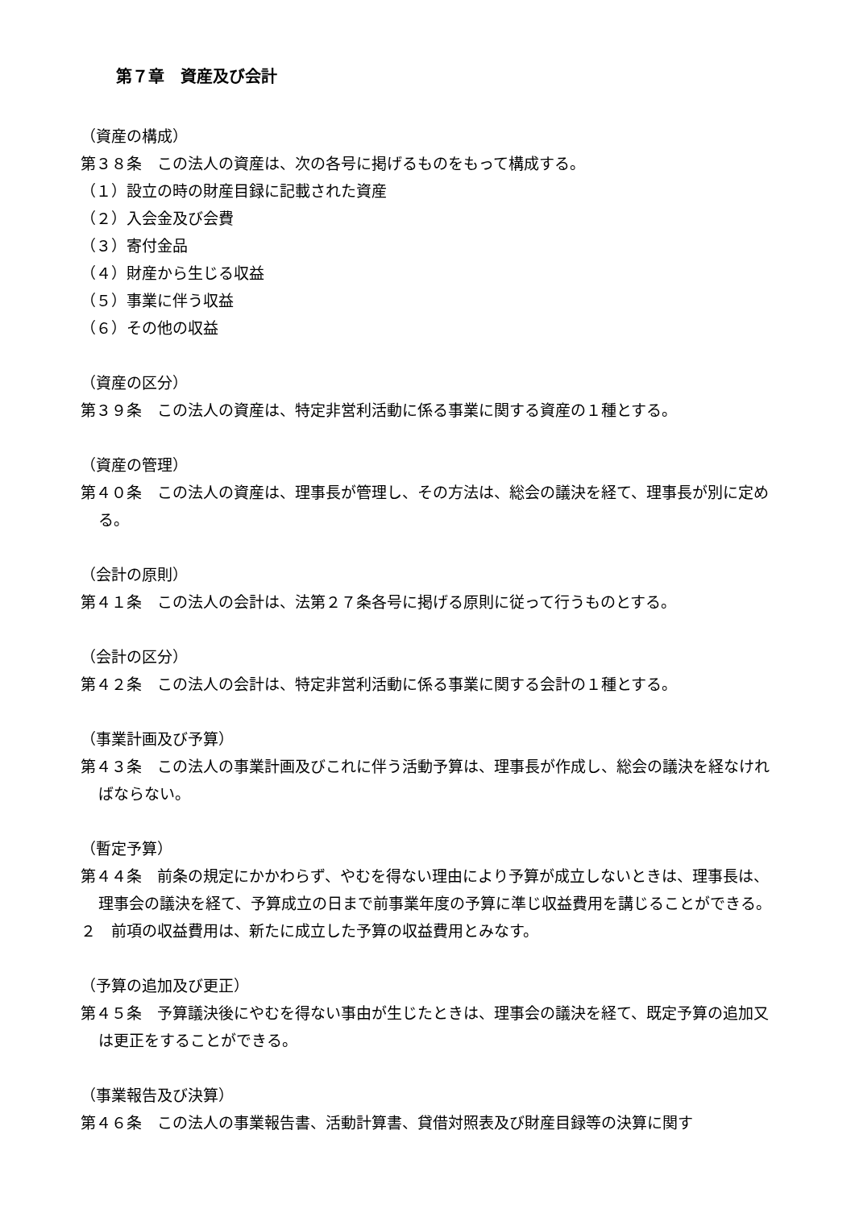第７章　資産及び会計
（資産の構成）
第３８条　この法人の資産は、次の各号に掲げるものをもって構成する。
（１）設立の時の財産目録に記載された資産
（２）入会金及び会費
（３）寄付金品
（４）財産から生じる収益
（５）事業に伴う収益
（６）その他の収益
（資産の区分）
第３９条　この法人の資産は、特定非営利活動に係る事業に関する資産の１種とする。
（資産の管理）
第４０条　この法人の資産は、理事長が管理し、その方法は、総会の議決を経て、理事長が別に定める。
（会計の原則）
第４１条　この法人の会計は、法第２７条各号に掲げる原則に従って行うものとする。
（会計の区分）
第４２条　この法人の会計は、特定非営利活動に係る事業に関する会計の１種とする。
（事業計画及び予算）
第４３条　この法人の事業計画及びこれに伴う活動予算は、理事長が作成し、総会の議決を経なければならない。
（暫定予算）
第４４条　前条の規定にかかわらず、やむを得ない理由により予算が成立しないときは、理事長は、理事会の議決を経て、予算成立の日まで前事業年度の予算に準じ収益費用を講じることができる。
２　前項の収益費用は、新たに成立した予算の収益費用とみなす。
（予算の追加及び更正）
第４５条　予算議決後にやむを得ない事由が生じたときは、理事会の議決を経て、既定予算の追加又は更正をすることができる。
（事業報告及び決算）
第４６条　この法人の事業報告書、活動計算書、貸借対照表及び財産目録等の決算に関す